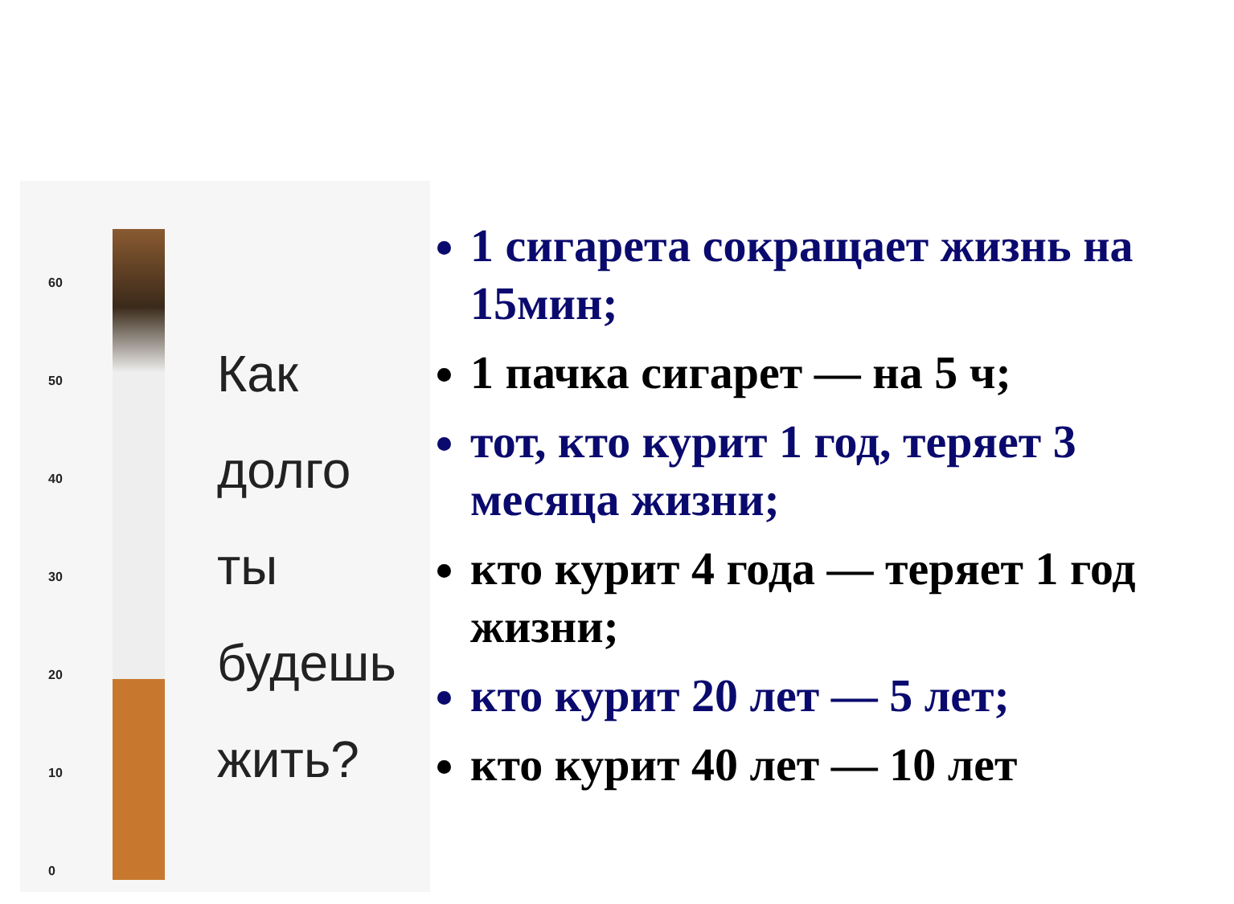60
50
40
30
20
10
0
Как
долго
ты
будешь
жить?
1 сигарета сокращает жизнь на 15мин;
1 пачка сигарет — на 5 ч;
тот, кто курит 1 год, теряет 3 месяца жизни;
кто курит 4 года — теряет 1 год жизни;
кто курит 20 лет — 5 лет;
кто курит 40 лет — 10 лет